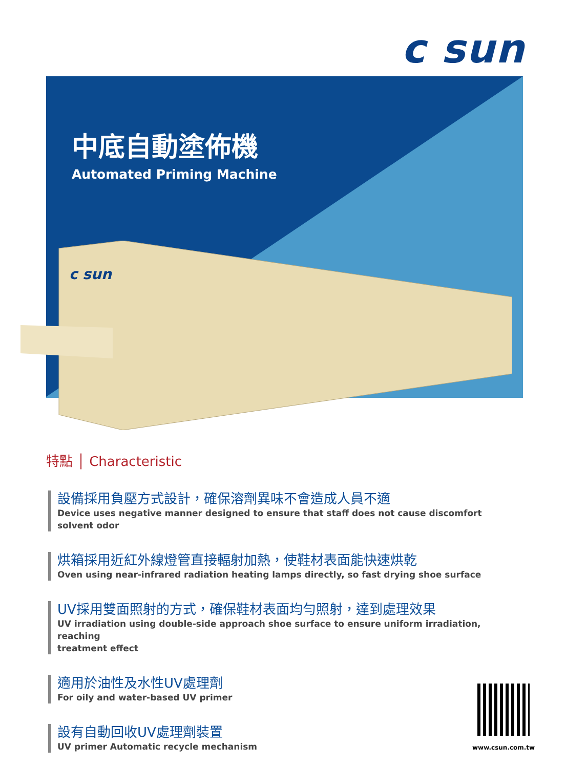c sun
中底自動塗佈機
Automated Priming Machine
c sun
特點 │ Characteristic
設備採用負壓方式設計，確保溶劑異味不會造成人員不適
Device uses negative manner designed to ensure that staff does not cause discomfort solvent odor
烘箱採用近紅外線燈管直接輻射加熱，使鞋材表面能快速烘乾
Oven using near-infrared radiation heating lamps directly, so fast drying shoe surface
UV採用雙面照射的方式，確保鞋材表面均勻照射，達到處理效果
UV irradiation using double-side approach shoe surface to ensure uniform irradiation, reaching
treatment effect
適用於油性及水性UV處理劑
For oily and water-based UV primer
設有自動回收UV處理劑裝置
UV primer Automatic recycle mechanism
www.csun.com.tw